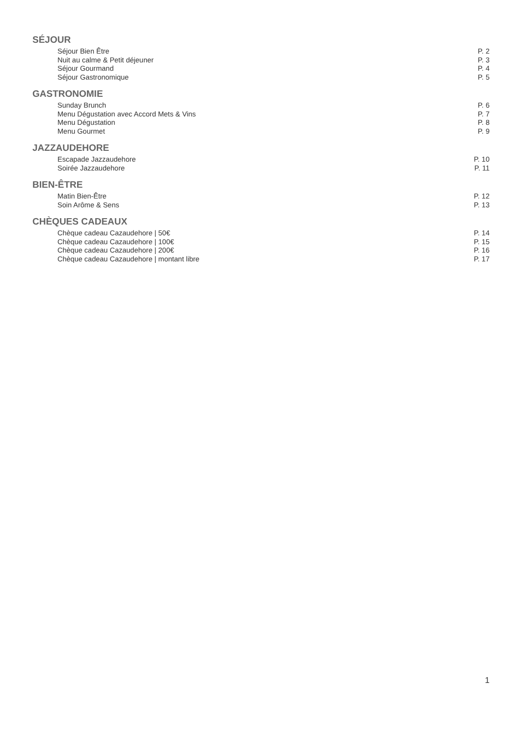SÉJOUR
Séjour Bien Être P. 2
Nuit au calme & Petit déjeuner P. 3
Séjour Gourmand P. 4
Séjour Gastronomique P. 5
GASTRONOMIE
Sunday Brunch P. 6
Menu Dégustation avec Accord Mets & Vins P. 7
Menu Dégustation P. 8
Menu Gourmet P. 9
JAZZAUDEHORE
Escapade Jazzaudehore P. 10
Soirée Jazzaudehore P. 11
BIEN-ÊTRE
Matin Bien-Être P. 12
Soin Arôme & Sens P. 13
CHÈQUES CADEAUX
Chèque cadeau Cazaudehore | 50€ P. 14
Chèque cadeau Cazaudehore | 100€ P. 15
Chèque cadeau Cazaudehore | 200€ P. 16
Chèque cadeau Cazaudehore | montant libre P. 17
1